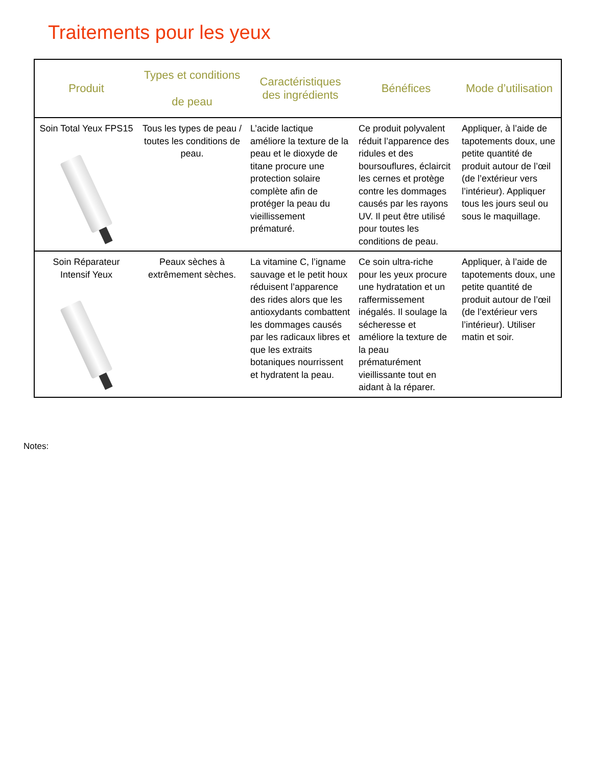Traitements pour les yeux
| Produit | Types et conditions de peau | Caractéristiques des ingrédients | Bénéfices | Mode d’utilisation |
| --- | --- | --- | --- | --- |
| Soin Total Yeux FPS15 | Tous les types de peau / toutes les conditions de peau. | L’acide lactique améliore la texture de la peau et le dioxyde de titane procure une protection solaire complète afin de protéger la peau du vieillissement prématuré. | Ce produit polyvalent réduit l’apparence des ridules et des boursouflures, éclaircit les cernes et protège contre les dommages causés par les rayons UV. Il peut être utilisé pour toutes les conditions de peau. | Appliquer, à l’aide de tapotements doux, une petite quantité de produit autour de l’œil (de l’extérieur vers l’intérieur). Appliquer tous les jours seul ou sous le maquillage. |
| Soin Réparateur Intensif Yeux | Peaux sèches à extrêmement sèches. | La vitamine C, l’igname sauvage et le petit houx réduisent l’apparence des rides alors que les antioxydants combattent les dommages causés par les radicaux libres et que les extraits botaniques nourrissent et hydratent la peau. | Ce soin ultra-riche pour les yeux procure une hydratation et un raffermissement inégalés. Il soulage la sécheresse et améliore la texture de la peau prématurément vieillissante tout en aidant à la réparer. | Appliquer, à l’aide de tapotements doux, une petite quantité de produit autour de l’œil (de l’extérieur vers l’intérieur). Utiliser matin et soir. |
Notes: